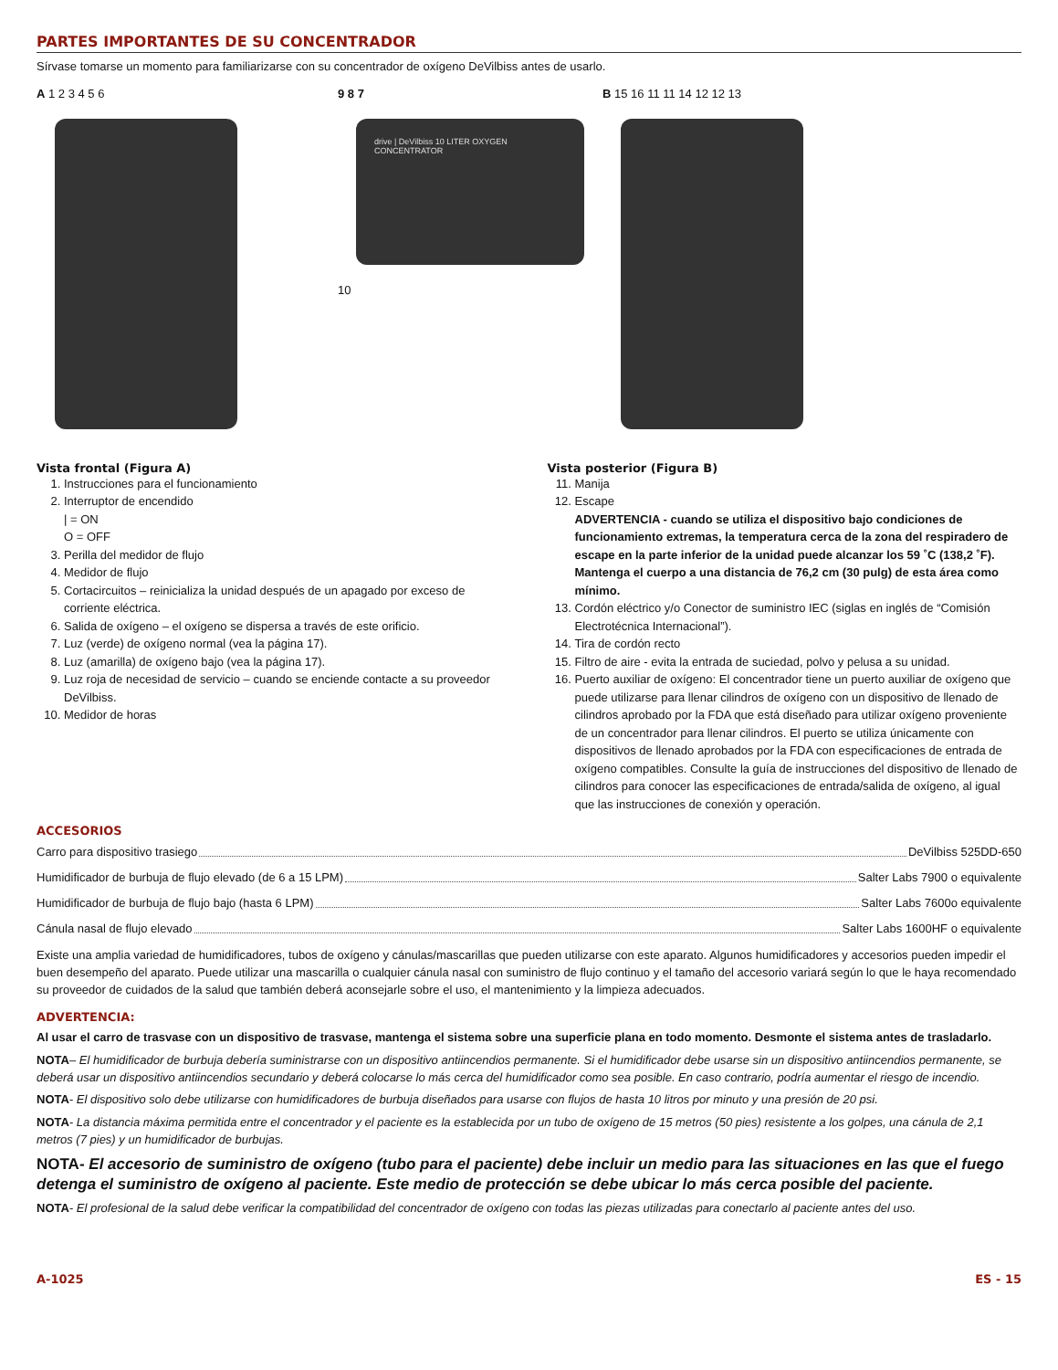PARTES IMPORTANTES DE SU CONCENTRADOR
Sírvase tomarse un momento para familiarizarse con su concentrador de oxígeno DeVilbiss antes de usarlo.
A 1 2 3 4 5 6 9 8 7
drive | DeVilbiss 10 LITER OXYGEN CONCENTRATOR
10
B 15 16 11 11 14 12 12 13
Vista frontal (Figura A)
1. Instrucciones para el funcionamiento
2. Interruptor de encendido
| = ON
O = OFF
3. Perilla del medidor de flujo
4. Medidor de flujo
5. Cortacircuitos – reinicializa la unidad después de un apagado por exceso de corriente eléctrica.
6. Salida de oxígeno – el oxígeno se dispersa a través de este orificio.
7. Luz (verde) de oxígeno normal (vea la página 17).
8. Luz (amarilla) de oxígeno bajo (vea la página 17).
9. Luz roja de necesidad de servicio – cuando se enciende contacte a su proveedor DeVilbiss.
10. Medidor de horas
Vista posterior (Figura B)
11. Manija
12. Escape
ADVERTENCIA - cuando se utiliza el dispositivo bajo condiciones de funcionamiento extremas, la temperatura cerca de la zona del respiradero de escape en la parte inferior de la unidad puede alcanzar los 59 ˚C (138,2 ˚F). Mantenga el cuerpo a una distancia de 76,2 cm (30 pulg) de esta área como mínimo.
13. Cordón eléctrico y/o Conector de suministro IEC (siglas en inglés de “Comisión Electrotécnica Internacional”).
14. Tira de cordón recto
15. Filtro de aire - evita la entrada de suciedad, polvo y pelusa a su unidad.
16. Puerto auxiliar de oxígeno: El concentrador tiene un puerto auxiliar de oxígeno que puede utilizarse para llenar cilindros de oxígeno con un dispositivo de llenado de cilindros aprobado por la FDA que está diseñado para utilizar oxígeno proveniente de un concentrador para llenar cilindros. El puerto se utiliza únicamente con dispositivos de llenado aprobados por la FDA con especificaciones de entrada de oxígeno compatibles. Consulte la guía de instrucciones del dispositivo de llenado de cilindros para conocer las especificaciones de entrada/salida de oxígeno, al igual que las instrucciones de conexión y operación.
ACCESORIOS
Carro para dispositivo trasiego DeVilbiss 525DD-650
Humidificador de burbuja de flujo elevado (de 6 a 15 LPM) Salter Labs 7900 o equivalente
Humidificador de burbuja de flujo bajo (hasta 6 LPM) Salter Labs 7600o equivalente
Cánula nasal de flujo elevado Salter Labs 1600HF o equivalente
Existe una amplia variedad de humidificadores, tubos de oxígeno y cánulas/mascarillas que pueden utilizarse con este aparato. Algunos humidificadores y accesorios pueden impedir el buen desempeño del aparato. Puede utilizar una mascarilla o cualquier cánula nasal con suministro de flujo continuo y el tamaño del accesorio variará según lo que le haya recomendado su proveedor de cuidados de la salud que también deberá aconsejarle sobre el uso, el mantenimiento y la limpieza adecuados.
ADVERTENCIA:
Al usar el carro de trasvase con un dispositivo de trasvase, mantenga el sistema sobre una superficie plana en todo momento. Desmonte el sistema antes de trasladarlo.
NOTA– El humidificador de burbuja debería suministrarse con un dispositivo antiincendios permanente. Si el humidificador debe usarse sin un dispositivo antiincendios permanente, se deberá usar un dispositivo antiincendios secundario y deberá colocarse lo más cerca del humidificador como sea posible. En caso contrario, podría aumentar el riesgo de incendio.
NOTA- El dispositivo solo debe utilizarse con humidificadores de burbuja diseñados para usarse con flujos de hasta 10 litros por minuto y una presión de 20 psi.
NOTA- La distancia máxima permitida entre el concentrador y el paciente es la establecida por un tubo de oxígeno de 15 metros (50 pies) resistente a los golpes, una cánula de 2,1 metros (7 pies) y un humidificador de burbujas.
NOTA- El accesorio de suministro de oxígeno (tubo para el paciente) debe incluir un medio para las situaciones en las que el fuego detenga el suministro de oxígeno al paciente. Este medio de protección se debe ubicar lo más cerca posible del paciente.
NOTA- El profesional de la salud debe verificar la compatibilidad del concentrador de oxígeno con todas las piezas utilizadas para conectarlo al paciente antes del uso.
A-1025 ES - 15